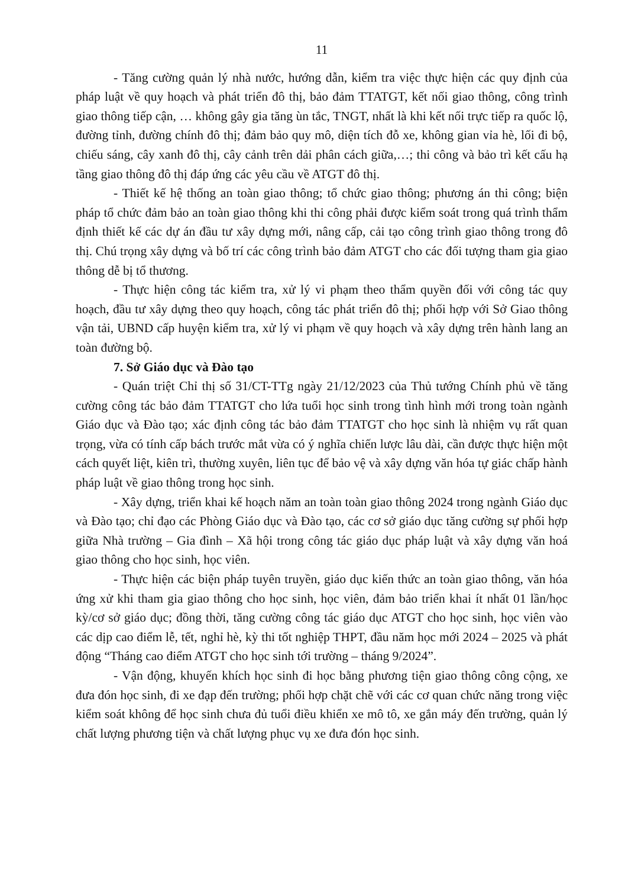11
- Tăng cường quản lý nhà nước, hướng dẫn, kiểm tra việc thực hiện các quy định của pháp luật về quy hoạch và phát triển đô thị, bảo đảm TTATGT, kết nối giao thông, công trình giao thông tiếp cận, … không gây gia tăng ùn tắc, TNGT, nhất là khi kết nối trực tiếp ra quốc lộ, đường tỉnh, đường chính đô thị; đảm bảo quy mô, diện tích đỗ xe, không gian vỉa hè, lối đi bộ, chiếu sáng, cây xanh đô thị, cây cảnh trên dải phân cách giữa,…; thi công và bảo trì kết cấu hạ tầng giao thông đô thị đáp ứng các yêu cầu về ATGT đô thị.
- Thiết kế hệ thống an toàn giao thông; tổ chức giao thông; phương án thi công; biện pháp tổ chức đảm bảo an toàn giao thông khi thi công phải được kiểm soát trong quá trình thẩm định thiết kế các dự án đầu tư xây dựng mới, nâng cấp, cải tạo công trình giao thông trong đô thị. Chú trọng xây dựng và bố trí các công trình bảo đảm ATGT cho các đối tượng tham gia giao thông dễ bị tổ thương.
- Thực hiện công tác kiểm tra, xử lý vi phạm theo thẩm quyền đối với công tác quy hoạch, đầu tư xây dựng theo quy hoạch, công tác phát triển đô thị; phối hợp với Sở Giao thông vận tải, UBND cấp huyện kiểm tra, xử lý vi phạm về quy hoạch và xây dựng trên hành lang an toàn đường bộ.
7. Sở Giáo dục và Đào tạo
- Quán triệt Chỉ thị số 31/CT-TTg ngày 21/12/2023 của Thủ tướng Chính phủ về tăng cường công tác bảo đảm TTATGT cho lứa tuổi học sinh trong tình hình mới trong toàn ngành Giáo dục và Đào tạo; xác định công tác bảo đảm TTATGT cho học sinh là nhiệm vụ rất quan trọng, vừa có tính cấp bách trước mắt vừa có ý nghĩa chiến lược lâu dài, cần được thực hiện một cách quyết liệt, kiên trì, thường xuyên, liên tục để bảo vệ và xây dựng văn hóa tự giác chấp hành pháp luật về giao thông trong học sinh.
- Xây dựng, triển khai kế hoạch năm an toàn toàn giao thông 2024 trong ngành Giáo dục và Đào tạo; chỉ đạo các Phòng Giáo dục và Đào tạo, các cơ sở giáo dục tăng cường sự phối hợp giữa Nhà trường – Gia đình – Xã hội trong công tác giáo dục pháp luật và xây dựng văn hoá giao thông cho học sinh, học viên.
- Thực hiện các biện pháp tuyên truyền, giáo dục kiến thức an toàn giao thông, văn hóa ứng xử khi tham gia giao thông cho học sinh, học viên, đảm bảo triển khai ít nhất 01 lần/học kỳ/cơ sở giáo dục; đồng thời, tăng cường công tác giáo dục ATGT cho học sinh, học viên vào các dịp cao điểm lễ, tết, nghỉ hè, kỳ thi tốt nghiệp THPT, đầu năm học mới 2024 – 2025 và phát động “Tháng cao điểm ATGT cho học sinh tới trường – tháng 9/2024”.
- Vận động, khuyến khích học sinh đi học bằng phương tiện giao thông công cộng, xe đưa đón học sinh, đi xe đạp đến trường; phối hợp chặt chẽ với các cơ quan chức năng trong việc kiểm soát không để học sinh chưa đủ tuổi điều khiển xe mô tô, xe gắn máy đến trường, quản lý chất lượng phương tiện và chất lượng phục vụ xe đưa đón học sinh.